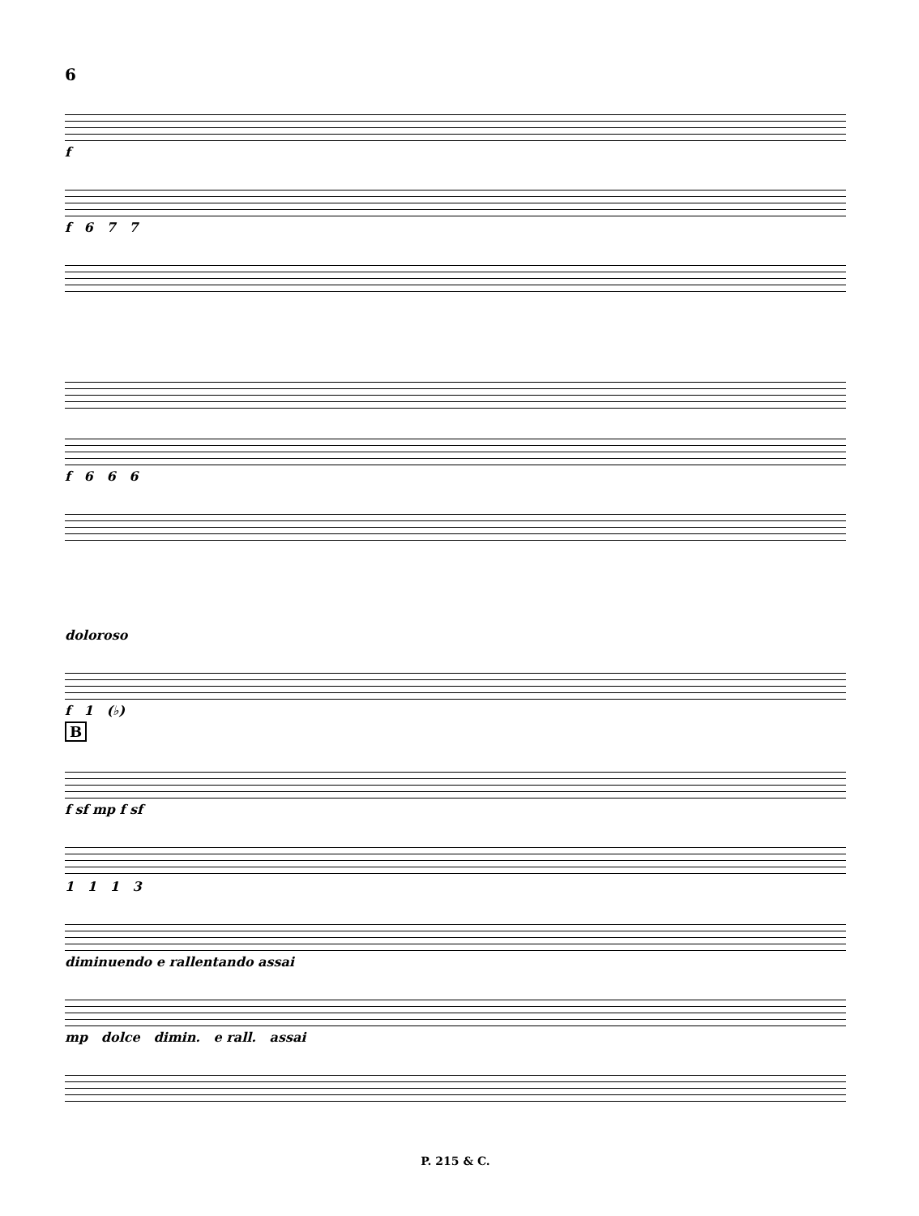6
f
f 6 7 7
f 6 6 6
doloroso
f 1 (♭)
B
f sf mp f sf
1 1 1 3
diminuendo e rallentando assai
mp dolce dimin. e rall. assai
P. 215 & C.